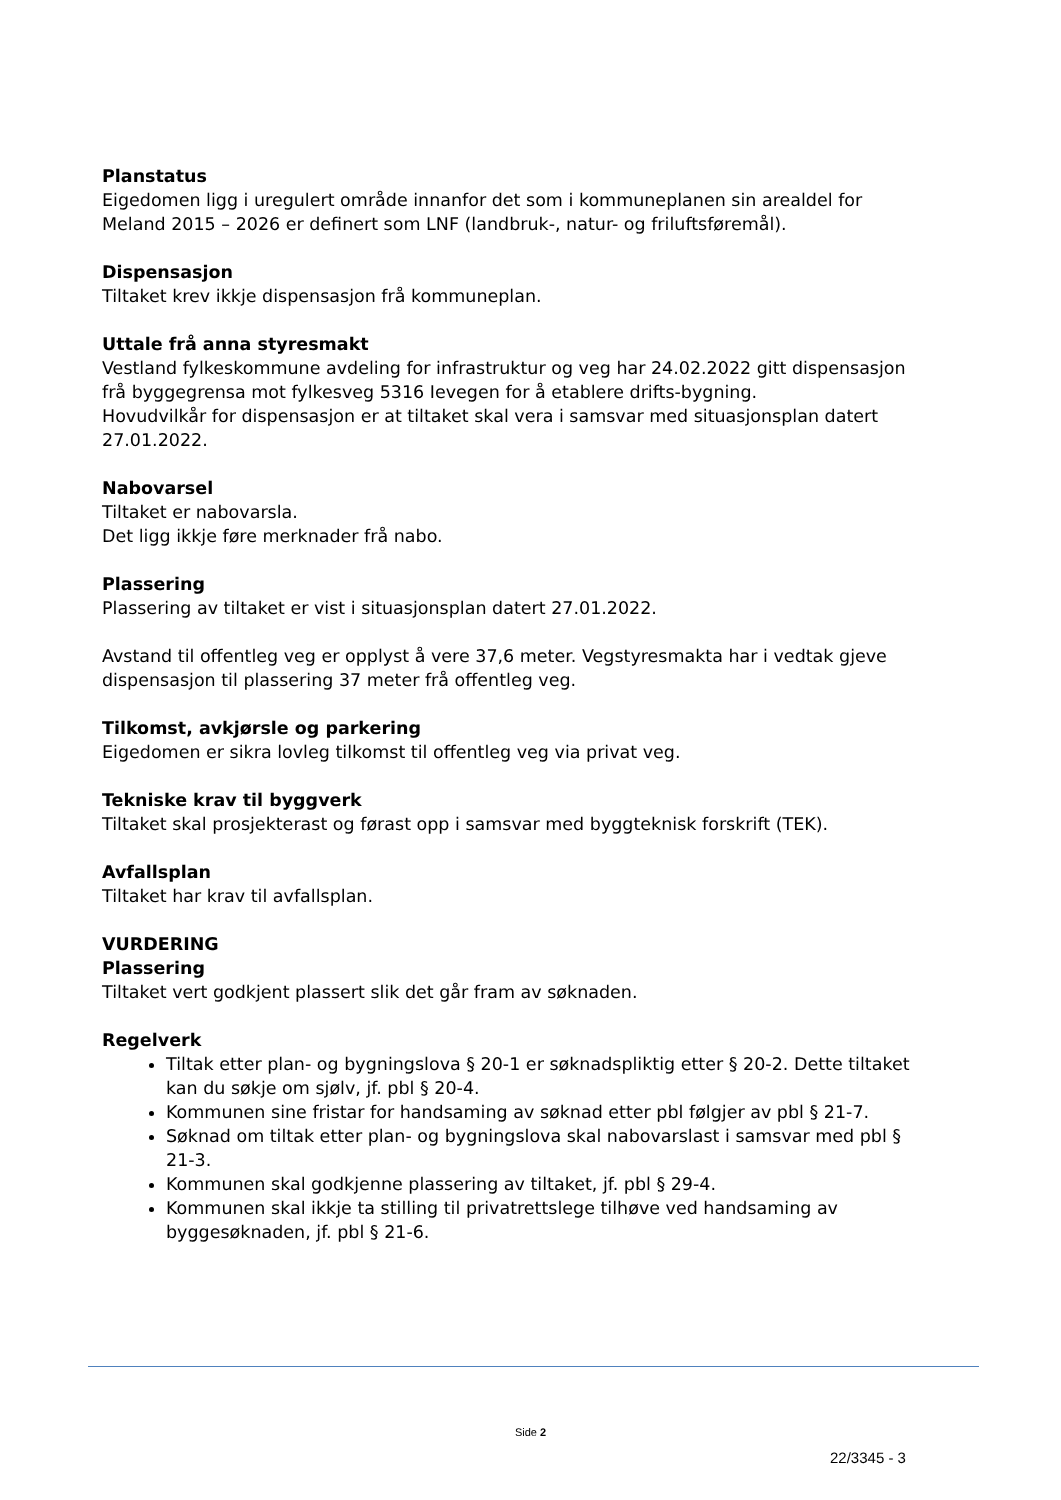Planstatus
Eigedomen ligg i uregulert område innanfor det som i kommuneplanen sin arealdel for Meland 2015 – 2026 er definert som LNF (landbruk-, natur- og friluftsføremål).
Dispensasjon
Tiltaket krev ikkje dispensasjon frå kommuneplan.
Uttale frå anna styresmakt
Vestland fylkeskommune avdeling for infrastruktur og veg har 24.02.2022 gitt dispensasjon frå byggegrensa mot fylkesveg 5316 Ievegen for å etablere drifts-bygning.
Hovudvilkår for dispensasjon er at tiltaket skal vera i samsvar med situasjonsplan datert 27.01.2022.
Nabovarsel
Tiltaket er nabovarsla.
Det ligg ikkje føre merknader frå nabo.
Plassering
Plassering av tiltaket er vist i situasjonsplan datert 27.01.2022.
Avstand til offentleg veg er opplyst å vere 37,6 meter. Vegstyresmakta har i vedtak gjeve dispensasjon til plassering 37 meter frå offentleg veg.
Tilkomst, avkjørsle og parkering
Eigedomen er sikra lovleg tilkomst til offentleg veg via privat veg.
Tekniske krav til byggverk
Tiltaket skal prosjekterast og førast opp i samsvar med byggteknisk forskrift (TEK).
Avfallsplan
Tiltaket har krav til avfallsplan.
VURDERING
Plassering
Tiltaket vert godkjent plassert slik det går fram av søknaden.
Regelverk
Tiltak etter plan- og bygningslova § 20-1 er søknadspliktig etter § 20-2. Dette tiltaket kan du søkje om sjølv, jf. pbl § 20-4.
Kommunen sine fristar for handsaming av søknad etter pbl følgjer av pbl § 21-7.
Søknad om tiltak etter plan- og bygningslova skal nabovarslast i samsvar med pbl § 21-3.
Kommunen skal godkjenne plassering av tiltaket, jf. pbl § 29-4.
Kommunen skal ikkje ta stilling til privatrettslege tilhøve ved handsaming av byggesøknaden, jf. pbl § 21-6.
Side 2
22/3345 - 3